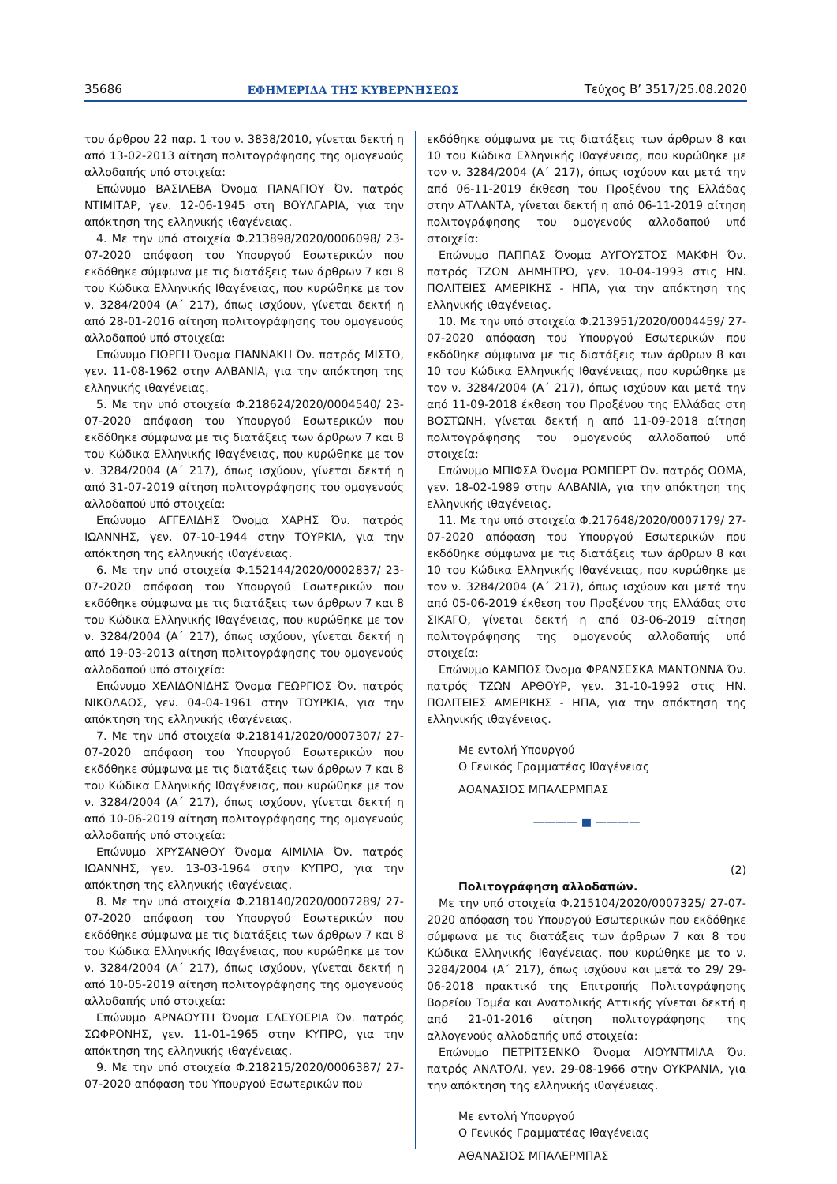35686 ΕΦΗΜΕΡΙΔΑ ΤΗΣ ΚΥΒΕΡΝΗΣΕΩΣ Τεύχος B’ 3517/25.08.2020
του άρθρου 22 παρ. 1 του ν. 3838/2010, γίνεται δεκτή η από 13-02-2013 αίτηση πολιτογράφησης της ομογενούς αλλοδαπής υπό στοιχεία:
Επώνυμο ΒΑΣΙΛΕΒΑ Όνομα ΠΑΝΑΓΙΟΥ Όν. πατρός ΝΤΙΜΙΤΑΡ, γεν. 12-06-1945 στη ΒΟΥΛΓΑΡΙΑ, για την απόκτηση της ελληνικής ιθαγένειας.
4. Με την υπό στοιχεία Φ.213898/2020/0006098/ 23-07-2020 απόφαση του Υπουργού Εσωτερικών που εκδόθηκε σύμφωνα με τις διατάξεις των άρθρων 7 και 8 του Κώδικα Ελληνικής Ιθαγένειας, που κυρώθηκε με τον ν. 3284/2004 (Α΄ 217), όπως ισχύουν, γίνεται δεκτή η από 28-01-2016 αίτηση πολιτογράφησης του ομογενούς αλλοδαπού υπό στοιχεία:
Επώνυμο ΓΙΩΡΓΗ Όνομα ΓΙΑΝΝΑΚΗ Όν. πατρός ΜΙΣΤΟ, γεν. 11-08-1962 στην ΑΛΒΑΝΙΑ, για την απόκτηση της ελληνικής ιθαγένειας.
5. Με την υπό στοιχεία Φ.218624/2020/0004540/ 23-07-2020 απόφαση του Υπουργού Εσωτερικών που εκδόθηκε σύμφωνα με τις διατάξεις των άρθρων 7 και 8 του Κώδικα Ελληνικής Ιθαγένειας, που κυρώθηκε με τον ν. 3284/2004 (Α΄ 217), όπως ισχύουν, γίνεται δεκτή η από 31-07-2019 αίτηση πολιτογράφησης του ομογενούς αλλοδαπού υπό στοιχεία:
Επώνυμο ΑΓΓΕΛΙΔΗΣ Όνομα ΧΑΡΗΣ Όν. πατρός ΙΩΑΝΝΗΣ, γεν. 07-10-1944 στην ΤΟΥΡΚΙΑ, για την απόκτηση της ελληνικής ιθαγένειας.
6. Με την υπό στοιχεία Φ.152144/2020/0002837/ 23-07-2020 απόφαση του Υπουργού Εσωτερικών που εκδόθηκε σύμφωνα με τις διατάξεις των άρθρων 7 και 8 του Κώδικα Ελληνικής Ιθαγένειας, που κυρώθηκε με τον ν. 3284/2004 (Α΄ 217), όπως ισχύουν, γίνεται δεκτή η από 19-03-2013 αίτηση πολιτογράφησης του ομογενούς αλλοδαπού υπό στοιχεία:
Επώνυμο ΧΕΛΙΔΟΝΙΔΗΣ Όνομα ΓΕΩΡΓΙΟΣ Όν. πατρός ΝΙΚΟΛΑΟΣ, γεν. 04-04-1961 στην ΤΟΥΡΚΙΑ, για την απόκτηση της ελληνικής ιθαγένειας.
7. Με την υπό στοιχεία Φ.218141/2020/0007307/ 27-07-2020 απόφαση του Υπουργού Εσωτερικών που εκδόθηκε σύμφωνα με τις διατάξεις των άρθρων 7 και 8 του Κώδικα Ελληνικής Ιθαγένειας, που κυρώθηκε με τον ν. 3284/2004 (Α΄ 217), όπως ισχύουν, γίνεται δεκτή η από 10-06-2019 αίτηση πολιτογράφησης της ομογενούς αλλοδαπής υπό στοιχεία:
Επώνυμο ΧΡΥΣΑΝΘΟΥ Όνομα ΑΙΜΙΛΙΑ Όν. πατρός ΙΩΑΝΝΗΣ, γεν. 13-03-1964 στην ΚΥΠΡΟ, για την απόκτηση της ελληνικής ιθαγένειας.
8. Με την υπό στοιχεία Φ.218140/2020/0007289/ 27-07-2020 απόφαση του Υπουργού Εσωτερικών που εκδόθηκε σύμφωνα με τις διατάξεις των άρθρων 7 και 8 του Κώδικα Ελληνικής Ιθαγένειας, που κυρώθηκε με τον ν. 3284/2004 (Α΄ 217), όπως ισχύουν, γίνεται δεκτή η από 10-05-2019 αίτηση πολιτογράφησης της ομογενούς αλλοδαπής υπό στοιχεία:
Επώνυμο ΑΡΝΑΟΥΤΗ Όνομα ΕΛΕΥΘΕΡΙΑ Όν. πατρός ΣΩΦΡΟΝΗΣ, γεν. 11-01-1965 στην ΚΥΠΡΟ, για την απόκτηση της ελληνικής ιθαγένειας.
9. Με την υπό στοιχεία Φ.218215/2020/0006387/ 27-07-2020 απόφαση του Υπουργού Εσωτερικών που
εκδόθηκε σύμφωνα με τις διατάξεις των άρθρων 8 και 10 του Κώδικα Ελληνικής Ιθαγένειας, που κυρώθηκε με τον ν. 3284/2004 (Α΄ 217), όπως ισχύουν και μετά την από 06-11-2019 έκθεση του Προξένου της Ελλάδας στην ΑΤΛΑΝΤΑ, γίνεται δεκτή η από 06-11-2019 αίτηση πολιτογράφησης του ομογενούς αλλοδαπού υπό στοιχεία:
Επώνυμο ΠΑΠΠΑΣ Όνομα ΑΥΓΟΥΣΤΟΣ ΜΑΚΦΗ Όν. πατρός ΤΖΟΝ ΔΗΜΗΤΡΟ, γεν. 10-04-1993 στις ΗΝ. ΠΟΛΙΤΕΙΕΣ ΑΜΕΡΙΚΗΣ - ΗΠΑ, για την απόκτηση της ελληνικής ιθαγένειας.
10. Με την υπό στοιχεία Φ.213951/2020/0004459/ 27-07-2020 απόφαση του Υπουργού Εσωτερικών που εκδόθηκε σύμφωνα με τις διατάξεις των άρθρων 8 και 10 του Κώδικα Ελληνικής Ιθαγένειας, που κυρώθηκε με τον ν. 3284/2004 (Α΄ 217), όπως ισχύουν και μετά την από 11-09-2018 έκθεση του Προξένου της Ελλάδας στη ΒΟΣΤΩΝΗ, γίνεται δεκτή η από 11-09-2018 αίτηση πολιτογράφησης του ομογενούς αλλοδαπού υπό στοιχεία:
Επώνυμο ΜΠΙΦΣΑ Όνομα ΡΟΜΠΕΡΤ Όν. πατρός ΘΩΜΑ, γεν. 18-02-1989 στην ΑΛΒΑΝΙΑ, για την απόκτηση της ελληνικής ιθαγένειας.
11. Με την υπό στοιχεία Φ.217648/2020/0007179/ 27-07-2020 απόφαση του Υπουργού Εσωτερικών που εκδόθηκε σύμφωνα με τις διατάξεις των άρθρων 8 και 10 του Κώδικα Ελληνικής Ιθαγένειας, που κυρώθηκε με τον ν. 3284/2004 (Α΄ 217), όπως ισχύουν και μετά την από 05-06-2019 έκθεση του Προξένου της Ελλάδας στο ΣΙΚΑΓΟ, γίνεται δεκτή η από 03-06-2019 αίτηση πολιτογράφησης της ομογενούς αλλοδαπής υπό στοιχεία:
Επώνυμο ΚΑΜΠΟΣ Όνομα ΦΡΑΝΣΕΣΚΑ ΜΑΝΤΟΝΝΑ Όν. πατρός ΤΖΩΝ ΑΡΘΟΥΡ, γεν. 31-10-1992 στις ΗΝ. ΠΟΛΙΤΕΙΕΣ ΑΜΕΡΙΚΗΣ - ΗΠΑ, για την απόκτηση της ελληνικής ιθαγένειας.
Με εντολή Υπουργού
Ο Γενικός Γραμματέας Ιθαγένειας
ΑΘΑΝΑΣΙΟΣ ΜΠΑΛΕΡΜΠΑΣ
———— ■ ————
(2)
Πολιτογράφηση αλλοδαπών.
Με την υπό στοιχεία Φ.215104/2020/0007325/ 27-07-2020 απόφαση του Υπουργού Εσωτερικών που εκδόθηκε σύμφωνα με τις διατάξεις των άρθρων 7 και 8 του Κώδικα Ελληνικής Ιθαγένειας, που κυρώθηκε με το ν. 3284/2004 (Α΄ 217), όπως ισχύουν και μετά το 29/ 29-06-2018 πρακτικό της Επιτροπής Πολιτογράφησης Βορείου Τομέα και Ανατολικής Αττικής γίνεται δεκτή η από 21-01-2016 αίτηση πολιτογράφησης της αλλογενούς αλλοδαπής υπό στοιχεία:
Επώνυμο ΠΕΤΡΙΤΣΕΝΚΟ Όνομα ΛΙΟΥΝΤΜΙΛΑ Όν. πατρός ΑΝΑΤΟΛΙ, γεν. 29-08-1966 στην ΟΥΚΡΑΝΙΑ, για την απόκτηση της ελληνικής ιθαγένειας.
Με εντολή Υπουργού
Ο Γενικός Γραμματέας Ιθαγένειας
ΑΘΑΝΑΣΙΟΣ ΜΠΑΛΕΡΜΠΑΣ